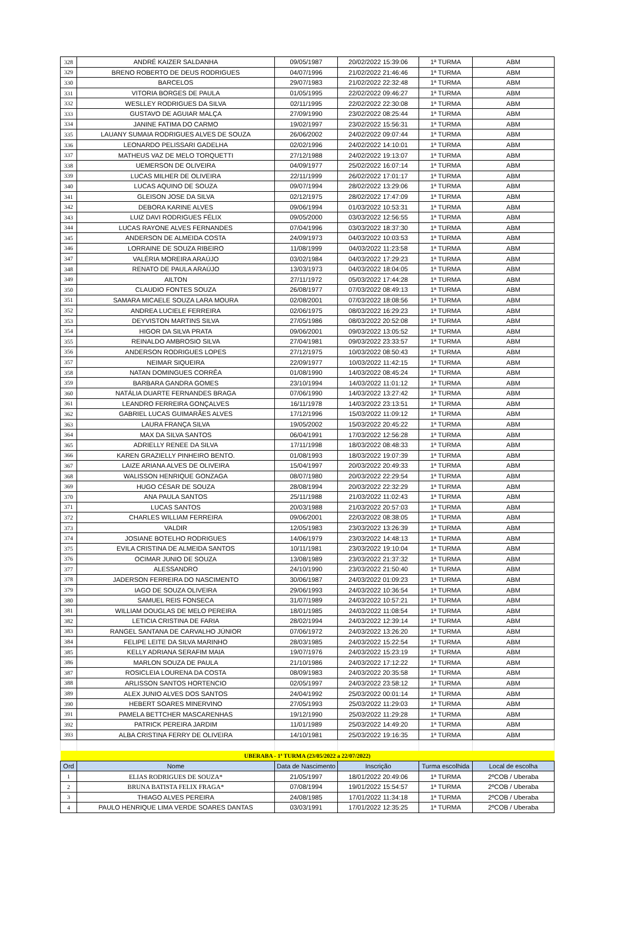| 328 | ANDRÉ KAIZER SALDANHA | 09/05/1987 | 20/02/2022 15:39:06 | 1ª TURMA | ABM |
| 329 | BRENO ROBERTO DE DEUS RODRIGUES | 04/07/1996 | 21/02/2022 21:46:46 | 1ª TURMA | ABM |
| 330 | BARCELOS | 29/07/1983 | 21/02/2022 22:32:48 | 1ª TURMA | ABM |
| 331 | VITORIA BORGES DE PAULA | 01/05/1995 | 22/02/2022 09:46:27 | 1ª TURMA | ABM |
| 332 | WESLLEY RODRIGUES DA SILVA | 02/11/1995 | 22/02/2022 22:30:08 | 1ª TURMA | ABM |
| 333 | GUSTAVO DE AGUIAR MALÇA | 27/09/1990 | 23/02/2022 08:25:44 | 1ª TURMA | ABM |
| 334 | JANINE FATIMA DO CARMO | 19/02/1997 | 23/02/2022 15:56:31 | 1ª TURMA | ABM |
| 335 | LAUANY SUMAIA RODRIGUES ALVES DE SOUZA | 26/06/2002 | 24/02/2022 09:07:44 | 1ª TURMA | ABM |
| 336 | LEONARDO PELISSARI GADELHA | 02/02/1996 | 24/02/2022 14:10:01 | 1ª TURMA | ABM |
| 337 | MATHEUS VAZ DE MELO TORQUETTI | 27/12/1988 | 24/02/2022 19:13:07 | 1ª TURMA | ABM |
| 338 | UEMERSON DE OLIVEIRA | 04/09/1977 | 25/02/2022 16:07:14 | 1ª TURMA | ABM |
| 339 | LUCAS MILHER DE OLIVEIRA | 22/11/1999 | 26/02/2022 17:01:17 | 1ª TURMA | ABM |
| 340 | LUCAS AQUINO DE SOUZA | 09/07/1994 | 28/02/2022 13:29:06 | 1ª TURMA | ABM |
| 341 | GLEISON JOSE DA SILVA | 02/12/1975 | 28/02/2022 17:47:09 | 1ª TURMA | ABM |
| 342 | DEBORA KARINE ALVES | 09/06/1994 | 01/03/2022 10:53:31 | 1ª TURMA | ABM |
| 343 | LUIZ DAVI RODRIGUES FÉLIX | 09/05/2000 | 03/03/2022 12:56:55 | 1ª TURMA | ABM |
| 344 | LUCAS RAYONE ALVES FERNANDES | 07/04/1996 | 03/03/2022 18:37:30 | 1ª TURMA | ABM |
| 345 | ANDERSON DE ALMEIDA COSTA | 24/09/1973 | 04/03/2022 10:03:53 | 1ª TURMA | ABM |
| 346 | LORRAINE DE SOUZA RIBEIRO | 11/08/1999 | 04/03/2022 11:23:58 | 1ª TURMA | ABM |
| 347 | VALÉRIA MOREIRA ARAÚJO | 03/02/1984 | 04/03/2022 17:29:23 | 1ª TURMA | ABM |
| 348 | RENATO DE PAULA ARAÚJO | 13/03/1973 | 04/03/2022 18:04:05 | 1ª TURMA | ABM |
| 349 | AILTON | 27/11/1972 | 05/03/2022 17:44:28 | 1ª TURMA | ABM |
| 350 | CLAUDIO FONTES SOUZA | 26/08/1977 | 07/03/2022 08:49:13 | 1ª TURMA | ABM |
| 351 | SAMARA MICAELE SOUZA LARA MOURA | 02/08/2001 | 07/03/2022 18:08:56 | 1ª TURMA | ABM |
| 352 | ANDREA LUCIELE FERREIRA | 02/06/1975 | 08/03/2022 16:29:23 | 1ª TURMA | ABM |
| 353 | DEYVISTON MARTINS SILVA | 27/05/1986 | 08/03/2022 20:52:08 | 1ª TURMA | ABM |
| 354 | HIGOR DA SILVA PRATA | 09/06/2001 | 09/03/2022 13:05:52 | 1ª TURMA | ABM |
| 355 | REINALDO AMBROSIO SILVA | 27/04/1981 | 09/03/2022 23:33:57 | 1ª TURMA | ABM |
| 356 | ANDERSON RODRIGUES LOPES | 27/12/1975 | 10/03/2022 08:50:43 | 1ª TURMA | ABM |
| 357 | NEIMAR SIQUEIRA | 22/09/1977 | 10/03/2022 11:42:15 | 1ª TURMA | ABM |
| 358 | NATAN DOMINGUES CORRÊA | 01/08/1990 | 14/03/2022 08:45:24 | 1ª TURMA | ABM |
| 359 | BARBARA GANDRA GOMES | 23/10/1994 | 14/03/2022 11:01:12 | 1ª TURMA | ABM |
| 360 | NATÁLIA DUARTE FERNANDES BRAGA | 07/06/1990 | 14/03/2022 13:27:42 | 1ª TURMA | ABM |
| 361 | LEANDRO FERREIRA GONÇALVES | 16/11/1978 | 14/03/2022 23:13:51 | 1ª TURMA | ABM |
| 362 | GABRIEL LUCAS GUIMARÃES ALVES | 17/12/1996 | 15/03/2022 11:09:12 | 1ª TURMA | ABM |
| 363 | LAURA FRANÇA SILVA | 19/05/2002 | 15/03/2022 20:45:22 | 1ª TURMA | ABM |
| 364 | MAX DA SILVA SANTOS | 06/04/1991 | 17/03/2022 12:56:28 | 1ª TURMA | ABM |
| 365 | ADRIELLY RENEE DA SILVA | 17/11/1998 | 18/03/2022 08:48:33 | 1ª TURMA | ABM |
| 366 | KAREN GRAZIELLY PINHEIRO BENTO. | 01/08/1993 | 18/03/2022 19:07:39 | 1ª TURMA | ABM |
| 367 | LAIZE ARIANA ALVES DE OLIVEIRA | 15/04/1997 | 20/03/2022 20:49:33 | 1ª TURMA | ABM |
| 368 | WALISSON HENRIQUE GONZAGA | 08/07/1980 | 20/03/2022 22:29:54 | 1ª TURMA | ABM |
| 369 | HUGO CÉSAR DE SOUZA | 28/08/1994 | 20/03/2022 22:32:29 | 1ª TURMA | ABM |
| 370 | ANA PAULA SANTOS | 25/11/1988 | 21/03/2022 11:02:43 | 1ª TURMA | ABM |
| 371 | LUCAS SANTOS | 20/03/1988 | 21/03/2022 20:57:03 | 1ª TURMA | ABM |
| 372 | CHARLES WILLIAM FERREIRA | 09/06/2001 | 22/03/2022 08:38:05 | 1ª TURMA | ABM |
| 373 | VALDIR | 12/05/1983 | 23/03/2022 13:26:39 | 1ª TURMA | ABM |
| 374 | JOSIANE BOTELHO RODRIGUES | 14/06/1979 | 23/03/2022 14:48:13 | 1ª TURMA | ABM |
| 375 | EVILA CRISTINA DE ALMEIDA SANTOS | 10/11/1981 | 23/03/2022 19:10:04 | 1ª TURMA | ABM |
| 376 | OCIMAR JUNIO DE SOUZA | 13/08/1989 | 23/03/2022 21:37:32 | 1ª TURMA | ABM |
| 377 | ALESSANDRO | 24/10/1990 | 23/03/2022 21:50:40 | 1ª TURMA | ABM |
| 378 | JADERSON FERREIRA DO NASCIMENTO | 30/06/1987 | 24/03/2022 01:09:23 | 1ª TURMA | ABM |
| 379 | IAGO DE SOUZA OLIVEIRA | 29/06/1993 | 24/03/2022 10:36:54 | 1ª TURMA | ABM |
| 380 | SAMUEL REIS FONSECA | 31/07/1989 | 24/03/2022 10:57:21 | 1ª TURMA | ABM |
| 381 | WILLIAM DOUGLAS DE MELO PEREIRA | 18/01/1985 | 24/03/2022 11:08:54 | 1ª TURMA | ABM |
| 382 | LETICIA CRISTINA DE FARIA | 28/02/1994 | 24/03/2022 12:39:14 | 1ª TURMA | ABM |
| 383 | RANGEL SANTANA DE CARVALHO JÚNIOR | 07/06/1972 | 24/03/2022 13:26:20 | 1ª TURMA | ABM |
| 384 | FELIPE LEITE DA SILVA MARINHO | 28/03/1985 | 24/03/2022 15:22:54 | 1ª TURMA | ABM |
| 385 | KELLY ADRIANA SERAFIM MAIA | 19/07/1976 | 24/03/2022 15:23:19 | 1ª TURMA | ABM |
| 386 | MARLON SOUZA DE PAULA | 21/10/1986 | 24/03/2022 17:12:22 | 1ª TURMA | ABM |
| 387 | ROSICLEIA LOURENA DA COSTA | 08/09/1983 | 24/03/2022 20:35:58 | 1ª TURMA | ABM |
| 388 | ARLISSON SANTOS HORTENCIO | 02/05/1997 | 24/03/2022 23:58:12 | 1ª TURMA | ABM |
| 389 | ALEX JUNIO ALVES DOS SANTOS | 24/04/1992 | 25/03/2022 00:01:14 | 1ª TURMA | ABM |
| 390 | HEBERT SOARES MINERVINO | 27/05/1993 | 25/03/2022 11:29:03 | 1ª TURMA | ABM |
| 391 | PAMELA BETTCHER MASCARENHAS | 19/12/1990 | 25/03/2022 11:29:28 | 1ª TURMA | ABM |
| 392 | PATRICK PEREIRA JARDIM | 11/01/1989 | 25/03/2022 14:49:20 | 1ª TURMA | ABM |
| 393 | ALBA CRISTINA FERRY DE OLIVEIRA | 14/10/1981 | 25/03/2022 19:16:35 | 1ª TURMA | ABM |
| UBERABA - 1ª TURMA (23/05/2022 a 22/07/2022) | | | | | |
| Ord | Nome | Data de Nascimento | Inscrição | Turma escolhida | Local de escolha |
| 1 | ELIAS RODRIGUES DE SOUZA* | 21/05/1997 | 18/01/2022 20:49:06 | 1ª TURMA | 2ºCOB / Uberaba |
| 2 | BRUNA BATISTA FELIX FRAGA* | 07/08/1994 | 19/01/2022 15:54:57 | 1ª TURMA | 2ºCOB / Uberaba |
| 3 | THIAGO ALVES PEREIRA | 24/08/1985 | 17/01/2022 11:34:18 | 1ª TURMA | 2ºCOB / Uberaba |
| 4 | PAULO HENRIQUE LIMA VERDE SOARES DANTAS | 03/03/1991 | 17/01/2022 12:35:25 | 1ª TURMA | 2ºCOB / Uberaba |